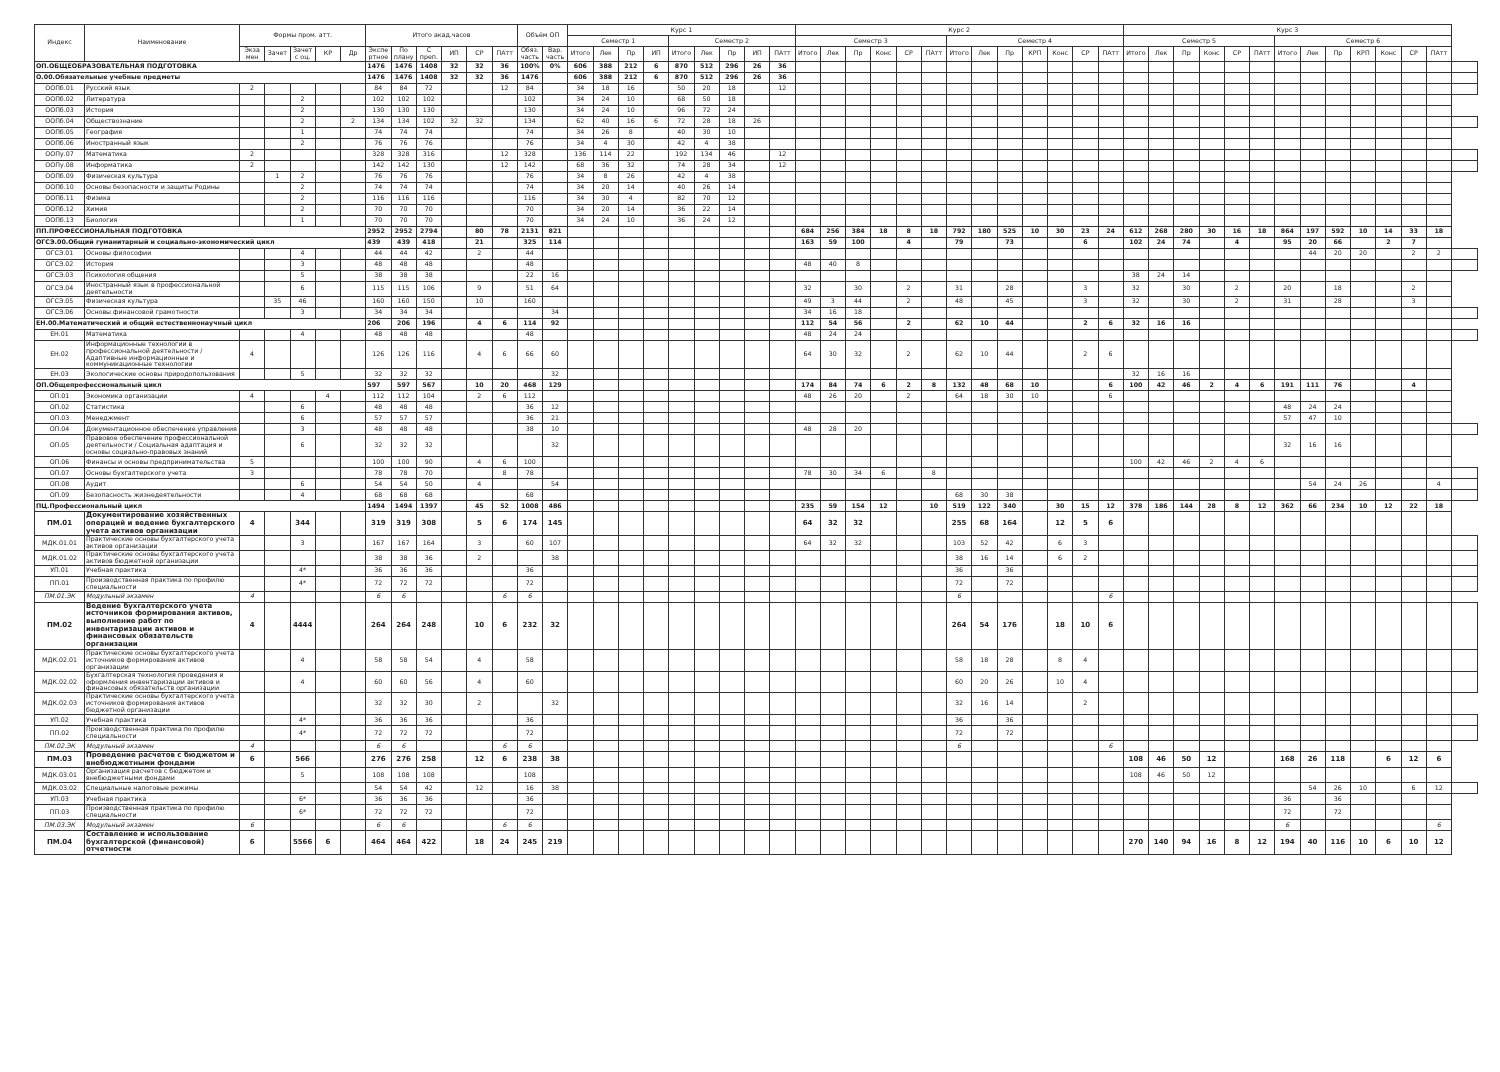| Индекс | Наименование | Формы пром. атт. | | | | | Итого акад.часов | | | | | | Объём ОП | | Курс 1 | | | | | | | | | Курс 2 | | | | | | | | | | | | | Курс 3 | | | | | | | | | | | | | |
| --- | --- | --- | --- | --- | --- | --- | --- | --- | --- | --- | --- | --- | --- | --- | --- | --- | --- | --- | --- | --- | --- | --- | --- | --- | --- | --- | --- | --- | --- | --- | --- | --- | --- | --- | --- | --- | --- | --- | --- | --- | --- | --- | --- | --- | --- | --- | --- | --- | --- | --- |
| | | | | | | | | | | | | | | | Семестр 1 | | | | Семестр 2 | | | | | Семестр 3 | | | | | | Семестр 4 | | | | | | | Семестр 5 | | | | | | Семестр 6 | | | | | | | |
| | | Экза мен | Зачет | Зачет с оц. | КР | Др | Экспе ртное | По плану | С преп. | ИП | СР | ПАтт | Обяз. часть | Вар. часть | Итого | Лек | Пр | ИП | Итого | Лек | Пр | ИП | ПАтт | Итого | Лек | Пр | Конс | СР | ПАтт | Итого | Лек | Пр | КРП | Конс | СР | ПАтт | Итого | Лек | Пр | Конс | СР | ПАтт | Итого | Лек | Пр | КРП | Конс | СР | ПАтт | |
| ОП.ОБЩЕОБРАЗОВАТЕЛЬНАЯ ПОДГОТОВКА | | | | | | | 1476 | 1476 | 1408 | 32 | 32 | 36 | 100% | 0% | 606 | 388 | 212 | 6 | 870 | 512 | 296 | 26 | 36 | | | | | | | | | | | | | | | | | | | | | | | | | | | |
| О.00.Обязательные учебные предметы | | | | | | | 1476 | 1476 | 1408 | 32 | 32 | 36 | 1476 | | 606 | 388 | 212 | 6 | 870 | 512 | 296 | 26 | 36 | | | | | | | | | | | | | | | | | | | | | | | | | | | |
| ООПб.01 | Русский язык | 2 | | | | | 84 | 84 | 72 | | | 12 | 84 | | 34 | 18 | 16 | | 50 | 20 | 18 | | 12 | | | | | | | | | | | | | | | | | | | | | | | | | | | |
| ООПб.02 | Литература | | | 2 | | | 102 | 102 | 102 | | | | 102 | | 34 | 24 | 10 | | 68 | 50 | 18 | | | | | | | | | | | | | | | | | | | | | | | | | | | | | |
| ООПб.03 | История | | | 2 | | | 130 | 130 | 130 | | | | 130 | | 34 | 24 | 10 | | 96 | 72 | 24 | | | | | | | | | | | | | | | | | | | | | | | | | | | | | |
| ООПб.04 | Обществознание | | | 2 | | 2 | 134 | 134 | 102 | 32 | 32 | | 134 | | 62 | 40 | 16 | 6 | 72 | 28 | 18 | 26 | | | | | | | | | | | | | | | | | | | | | | | | | | | | |
| ООПб.05 | География | | | 1 | | | 74 | 74 | 74 | | | | 74 | | 34 | 26 | 8 | | 40 | 30 | 10 | | | | | | | | | | | | | | | | | | | | | | | | | | | | | |
| ООПб.06 | Иностранный язык | | | 2 | | | 76 | 76 | 76 | | | | 76 | | 34 | 4 | 30 | | 42 | 4 | 38 | | | | | | | | | | | | | | | | | | | | | | | | | | | | | |
| ООПу.07 | Математика | 2 | | | | | 328 | 328 | 316 | | | 12 | 328 | | 136 | 114 | 22 | | 192 | 134 | 46 | | 12 | | | | | | | | | | | | | | | | | | | | | | | | | | | |
| ООПу.08 | Информатика | 2 | | | | | 142 | 142 | 130 | | | 12 | 142 | | 68 | 36 | 32 | | 74 | 28 | 34 | | 12 | | | | | | | | | | | | | | | | | | | | | | | | | | | |
| ООПб.09 | Физическая культура | | 1 | 2 | | | 76 | 76 | 76 | | | | 76 | | 34 | 8 | 26 | | 42 | 4 | 38 | | | | | | | | | | | | | | | | | | | | | | | | | | | | | |
| ООПб.10 | Основы безопасности и защиты Родины | | | 2 | | | 74 | 74 | 74 | | | | 74 | | 34 | 20 | 14 | | 40 | 26 | 14 | | | | | | | | | | | | | | | | | | | | | | | | | | | | | |
| ООПб.11 | Физика | | | 2 | | | 116 | 116 | 116 | | | | 116 | | 34 | 30 | 4 | | 82 | 70 | 12 | | | | | | | | | | | | | | | | | | | | | | | | | | | | | |
| ООПб.12 | Химия | | | 2 | | | 70 | 70 | 70 | | | | 70 | | 34 | 20 | 14 | | 36 | 22 | 14 | | | | | | | | | | | | | | | | | | | | | | | | | | | | | |
| ООПб.13 | Биология | | | 1 | | | 70 | 70 | 70 | | | | 70 | | 34 | 24 | 10 | | 36 | 24 | 12 | | | | | | | | | | | | | | | | | | | | | | | | | | | | | |
| ПП.ПРОФЕССИОНАЛЬНАЯ ПОДГОТОВКА | | | | | | | 2952 | 2952 | 2794 | | 80 | 78 | 2131 | 821 | | | | | | | | | | 684 | 256 | 384 | 18 | 8 | 18 | 792 | 180 | 525 | 10 | 30 | 23 | 24 | 612 | 268 | 280 | 30 | 16 | 18 | 864 | 197 | 592 | 10 | 14 | 33 | 18 | |
| ОГСЭ.00.Общий гуманитарный и социально-экономический цикл | | | | | | | 439 | 439 | 418 | | 21 | | 325 | 114 | | | | | | | | | | 163 | 59 | 100 | | 4 | | 79 | | 73 | | | 6 | | 102 | 24 | 74 | | 4 | | 95 | 20 | 66 | | 2 | 7 | | |
| ОГСЭ.01 | Основы философии | | | 4 | | | 44 | 44 | 42 | | 2 | | 44 | | | | | | | | | | | | | | | | | | | | | | | | | | | | | | | 44 | 20 | 20 | | 2 | 2 | |
| ОГСЭ.02 | История | | | 3 | | | 48 | 48 | 48 | | | | 48 | | | | | | | | | | | 48 | 40 | 8 | | | | | | | | | | | | | | | | | | | | | | | | |
| ОГСЭ.03 | Психология общения | | | 5 | | | 38 | 38 | 38 | | | | 22 | 16 | | | | | | | | | | | | | | | | | | | | | | | 38 | 24 | 14 | | | | | | | | | | | |
| ОГСЭ.04 | Иностранный язык в профессиональной деятельности | | | 6 | | | 115 | 115 | 106 | | 9 | | 51 | 64 | | | | | | | | | | 32 | | 30 | | 2 | | 31 | | 28 | | | 3 | | 32 | | 30 | | 2 | | 20 | | 18 | | | 2 | | |
| ОГСЭ.05 | Физическая культура | | 35 | 46 | | | 160 | 160 | 150 | | 10 | | 160 | | | | | | | | | | | 49 | 3 | 44 | | 2 | | 48 | | 45 | | | 3 | | 32 | | 30 | | 2 | | 31 | | 28 | | | 3 | | |
| ОГСЭ.06 | Основы финансовой грамотности | | | 3 | | | 34 | 34 | 34 | | | | | 34 | | | | | | | | | | 34 | 16 | 18 | | | | | | | | | | | | | | | | | | | | | | | | |
| ЕН.00.Математический и общий естественнонаучный цикл | | | | | | | 206 | 206 | 196 | | 4 | 6 | 114 | 92 | | | | | | | | | | 112 | 54 | 56 | | 2 | | 62 | 10 | 44 | | | 2 | 6 | 32 | 16 | 16 | | | | | | | | | | | |
| ЕН.01 | Математика | | | 4 | | | 48 | 48 | 48 | | | | 48 | | | | | | | | | | | 48 | 24 | 24 | | | | | | | | | | | | | | | | | | | | | | | | |
| ЕН.02 | Информационные технологии в профессиональной деятельности / Адаптивные информационные и коммуникационные технологии | 4 | | | | | 126 | 126 | 116 | | 4 | 6 | 66 | 60 | | | | | | | | | | 64 | 30 | 32 | | 2 | | 62 | 10 | 44 | | | 2 | 6 | | | | | | | | | | | | | | |
| ЕН.03 | Экологические основы природопользования | | | 5 | | | 32 | 32 | 32 | | | | | 32 | | | | | | | | | | | | | | | | | | | | | | | 32 | 16 | 16 | | | | | | | | | | | |
| ОП.Общепрофессиональный цикл | | | | | | | 597 | 597 | 567 | | 10 | 20 | 468 | 129 | | | | | | | | | | 174 | 84 | 74 | 6 | 2 | 8 | 132 | 48 | 68 | 10 | | | 6 | 100 | 42 | 46 | 2 | 4 | 6 | 191 | 111 | 76 | | | 4 | | |
| ОП.01 | Экономика организации | 4 | | | 4 | | 112 | 112 | 104 | | 2 | 6 | 112 | | | | | | | | | | | 48 | 26 | 20 | | 2 | | 64 | 18 | 30 | 10 | | | 6 | | | | | | | | | | | | | | |
| ОП.02 | Статистика | | | 6 | | | 48 | 48 | 48 | | | | 36 | 12 | | | | | | | | | | | | | | | | | | | | | | | | | | | | | 48 | 24 | 24 | | | | | |
| ОП.03 | Менеджмент | | | 6 | | | 57 | 57 | 57 | | | | 36 | 21 | | | | | | | | | | | | | | | | | | | | | | | | | | | | | 57 | 47 | 10 | | | | | |
| ОП.04 | Документационное обеспечение управления | | | 3 | | | 48 | 48 | 48 | | | | 38 | 10 | | | | | | | | | | 48 | 28 | 20 | | | | | | | | | | | | | | | | | | | | | | | | |
| ОП.05 | Правовое обеспечение профессиональной деятельности / Социальная адаптация и основы социально-правовых знаний | | | 6 | | | 32 | 32 | 32 | | | | | 32 | | | | | | | | | | | | | | | | | | | | | | | | | | | | | 32 | 16 | 16 | | | | | |
| ОП.06 | Финансы и основы предпринимательства | 5 | | | | | 100 | 100 | 90 | | 4 | 6 | 100 | | | | | | | | | | | | | | | | | | | | | | | | 100 | 42 | 46 | 2 | 4 | 6 | | | | | | | | |
| ОП.07 | Основы бухгалтерского учета | 3 | | | | | 78 | 78 | 70 | | | 8 | 78 | | | | | | | | | | | 78 | 30 | 34 | 6 | | 8 | | | | | | | | | | | | | | | | | | | | | |
| ОП.08 | Аудит | | | 6 | | | 54 | 54 | 50 | | 4 | | | 54 | | | | | | | | | | | | | | | | | | | | | | | | | | | | | | 54 | 24 | 26 | | | 4 | |
| ОП.09 | Безопасность жизнедеятельности | | | 4 | | | 68 | 68 | 68 | | | | 68 | | | | | | | | | | | | | | | | | 68 | 30 | 38 | | | | | | | | | | | | | | | | | | |
| ПЦ.Профессиональный цикл | | | | | | | 1494 | 1494 | 1397 | | 45 | 52 | 1008 | 486 | | | | | | | | | | 235 | 59 | 154 | 12 | | 10 | 519 | 122 | 340 | | 30 | 15 | 12 | 378 | 186 | 144 | 28 | 8 | 12 | 362 | 66 | 234 | 10 | 12 | 22 | 18 | |
| ПМ.01 | Документирование хозяйственных операций и ведение бухгалтерского учета активов организации | 4 | | 344 | | | 319 | 319 | 308 | | 5 | 6 | 174 | 145 | | | | | | | | | | 64 | 32 | 32 | | | | 255 | 68 | 164 | | 12 | 5 | 6 | | | | | | | | | | | | | | |
| МДК.01.01 | Практические основы бухгалтерского учета активов организации | | | 3 | | | 167 | 167 | 164 | | 3 | | 60 | 107 | | | | | | | | | | 64 | 32 | 32 | | | | 103 | 52 | 42 | | 6 | 3 | | | | | | | | | | | | | | | |
| МДК.01.02 | Практические основы бухгалтерского учета активов бюджетной организации | | | | | | 38 | 38 | 36 | | 2 | | | 38 | | | | | | | | | | | | | | | | 38 | 16 | 14 | | 6 | 2 | | | | | | | | | | | | | | | |
| УП.01 | Учебная практика | | | 4* | | | 36 | 36 | 36 | | | | 36 | | | | | | | | | | | | | | | | | 36 | | 36 | | | | | | | | | | | | | | | | | | |
| ПП.01 | Производственная практика по профилю специальности | | | 4* | | | 72 | 72 | 72 | | | | 72 | | | | | | | | | | | | | | | | | 72 | | 72 | | | | | | | | | | | | | | | | | | |
| ПМ.01.ЭК | Модульный экзамен | 4 | | | | | 6 | 6 | | | | 6 | 6 | | | | | | | | | | | | | | | | | 6 | | | | | | 6 | | | | | | | | | | | | | | |
| ПМ.02 | Ведение бухгалтерского учета источников формирования активов, выполнение работ по инвентаризации активов и финансовых обязательств организации | 4 | | 4444 | | | 264 | 264 | 248 | | 10 | 6 | 232 | 32 | | | | | | | | | | | | | | | | 264 | 54 | 176 | | 18 | 10 | 6 | | | | | | | | | | | | | | |
| МДК.02.01 | Практические основы бухгалтерского учета источников формирования активов организации | | | 4 | | | 58 | 58 | 54 | | 4 | | 58 | | | | | | | | | | | | | | | | | 58 | 18 | 28 | | 8 | 4 | | | | | | | | | | | | | | | |
| МДК.02.02 | Бухгалтерская технология проведения и оформления инвентаризации активов и финансовых обязательств организации | | | 4 | | | 60 | 60 | 56 | | 4 | | 60 | | | | | | | | | | | | | | | | | 60 | 20 | 26 | | 10 | 4 | | | | | | | | | | | | | | | |
| МДК.02.03 | Практические основы бухгалтерского учета источников формирования активов бюджетной организации | | | | | | 32 | 32 | 30 | | 2 | | | 32 | | | | | | | | | | | | | | | | 32 | 16 | 14 | | | 2 | | | | | | | | | | | | | | | |
| УП.02 | Учебная практика | | | 4* | | | 36 | 36 | 36 | | | | 36 | | | | | | | | | | | | | | | | | 36 | | 36 | | | | | | | | | | | | | | | | | | |
| ПП.02 | Производственная практика по профилю специальности | | | 4* | | | 72 | 72 | 72 | | | | 72 | | | | | | | | | | | | | | | | | 72 | | 72 | | | | | | | | | | | | | | | | | | |
| ПМ.02.ЭК | Модульный экзамен | 4 | | | | | 6 | 6 | | | | 6 | 6 | | | | | | | | | | | | | | | | | 6 | | | | | | 6 | | | | | | | | | | | | | | |
| ПМ.03 | Проведение расчетов с бюджетом и внебюджетными фондами | 6 | | 566 | | | 276 | 276 | 258 | | 12 | 6 | 238 | 38 | | | | | | | | | | | | | | | | | | | | | | | 108 | 46 | 50 | 12 | | | 168 | 26 | 118 | | 6 | 12 | 6 | |
| МДК.03.01 | Организация расчетов с бюджетом и внебюджетными фондами | | | 5 | | | 108 | 108 | 108 | | | | 108 | | | | | | | | | | | | | | | | | | | | | | | | 108 | 46 | 50 | 12 | | | | | | | | | | |
| МДК.03.02 | Специальные налоговые режимы | | | | | | 54 | 54 | 42 | | 12 | | 16 | 38 | | | | | | | | | | | | | | | | | | | | | | | | | | | | | | 54 | 26 | 10 | | 6 | 12 | |
| УП.03 | Учебная практика | | | 6* | | | 36 | 36 | 36 | | | | 36 | | | | | | | | | | | | | | | | | | | | | | | | | | | | | | 36 | | 36 | | | | | |
| ПП.03 | Производственная практика по профилю специальности | | | 6* | | | 72 | 72 | 72 | | | | 72 | | | | | | | | | | | | | | | | | | | | | | | | | | | | | | 72 | | 72 | | | | | |
| ПМ.03.ЭК | Модульный экзамен | 6 | | | | | 6 | 6 | | | | 6 | 6 | | | | | | | | | | | | | | | | | | | | | | | | | | | | | | 6 | | | | | | 6 | |
| ПМ.04 | Составление и использование бухгалтерской (финансовой) отчетности | 6 | | 5566 | 6 | | 464 | 464 | 422 | | 18 | 24 | 245 | 219 | | | | | | | | | | | | | | | | | | | | | | | 270 | 140 | 94 | 16 | 8 | 12 | 194 | 40 | 116 | 10 | 6 | 10 | 12 | |